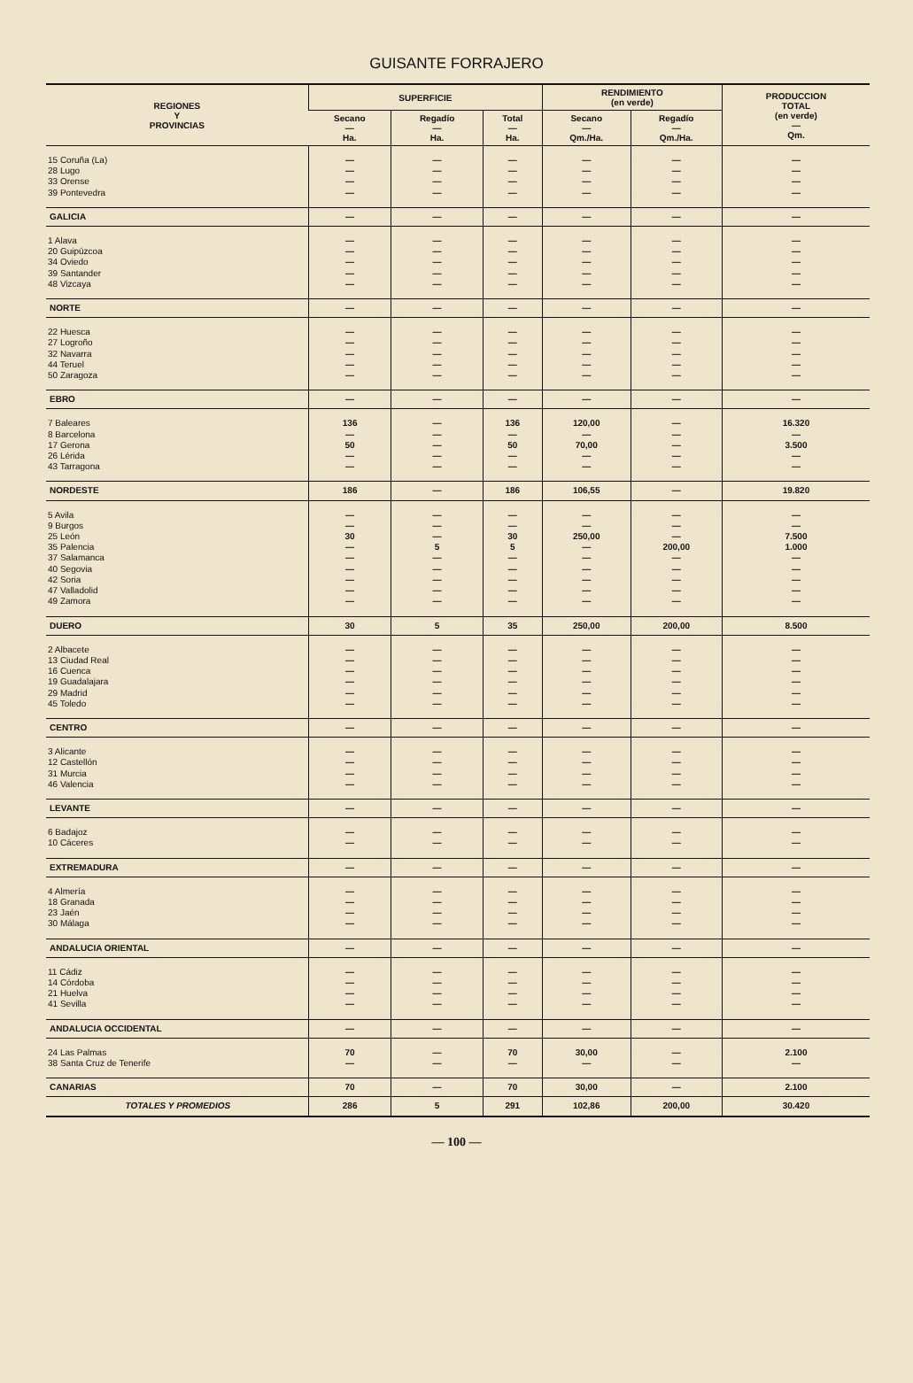GUISANTE FORRAJERO
| REGIONES Y PROVINCIAS | SUPERFICIE | | | RENDIMIENTO (en verde) | | PRODUCCION TOTAL (en verde) — Qm. |
| --- | --- | --- | --- | --- | --- | --- |
| | Secano — Ha. | Regadío — Ha. | Total — Ha. | Secano — Qm./Ha. | Regadío — Qm./Ha. | |
| 15 Coruña (La) 28 Lugo 33 Orense 39 Pontevedra | — — — — | — — — — | — — — — | — — — — | — — — — | — — — — |
| GALICIA | — | — | — | — | — | — |
| 1 Alava 20 Guipúzcoa 34 Oviedo 39 Santander 48 Vizcaya | — — — — — | — — — — — | — — — — — | — — — — — | — — — — — | — — — — — |
| NORTE | — | — | — | — | — | — |
| 22 Huesca 27 Logroño 32 Navarra 44 Teruel 50 Zaragoza | — — — — — | — — — — — | — — — — — | — — — — — | — — — — — | — — — — — |
| EBRO | — | — | — | — | — | — |
| 7 Baleares 8 Barcelona 17 Gerona 26 Lérida 43 Tarragona | 136 — 50 — — | — — — — — | 136 — 50 — — | 120,00 — 70,00 — — | — — — — — | 16.320 — 3.500 — — |
| NORDESTE | 186 | — | 186 | 106,55 | — | 19.820 |
| 5 Avila 9 Burgos 25 León 35 Palencia 37 Salamanca 40 Segovia 42 Soria 47 Valladolid 49 Zamora | — — 30 — — — — — — | — — — 5 — — — — — | — — 30 5 — — — — — | — — 250,00 — — — — — — | — — — 200,00 — — — — — | — — 7.500 1.000 — — — — — |
| DUERO | 30 | 5 | 35 | 250,00 | 200,00 | 8.500 |
| 2 Albacete 13 Ciudad Real 16 Cuenca 19 Guadalajara 29 Madrid 45 Toledo | — — — — — — | — — — — — — | — — — — — — | — — — — — — | — — — — — — | — — — — — — |
| CENTRO | — | — | — | — | — | — |
| 3 Alicante 12 Castellón 31 Murcia 46 Valencia | — — — — | — — — — | — — — — | — — — — | — — — — | — — — — |
| LEVANTE | — | — | — | — | — | — |
| 6 Badajoz 10 Cáceres | — — | — — | — — | — — | — — | — — |
| EXTREMADURA | — | — | — | — | — | — |
| 4 Almería 18 Granada 23 Jaén 30 Málaga | — — — — | — — — — | — — — — | — — — — | — — — — | — — — — |
| ANDALUCIA ORIENTAL | — | — | — | — | — | — |
| 11 Cádiz 14 Córdoba 21 Huelva 41 Sevilla | — — — — | — — — — | — — — — | — — — — | — — — — | — — — — |
| ANDALUCIA OCCIDENTAL | — | — | — | — | — | — |
| 24 Las Palmas 38 Santa Cruz de Tenerife | 70 — | — — | 70 — | 30,00 — | — — | 2.100 — |
| CANARIAS | 70 | — | 70 | 30,00 | — | 2.100 |
| TOTALES Y PROMEDIOS | 286 | 5 | 291 | 102,86 | 200,00 | 30.420 |
— 100 —